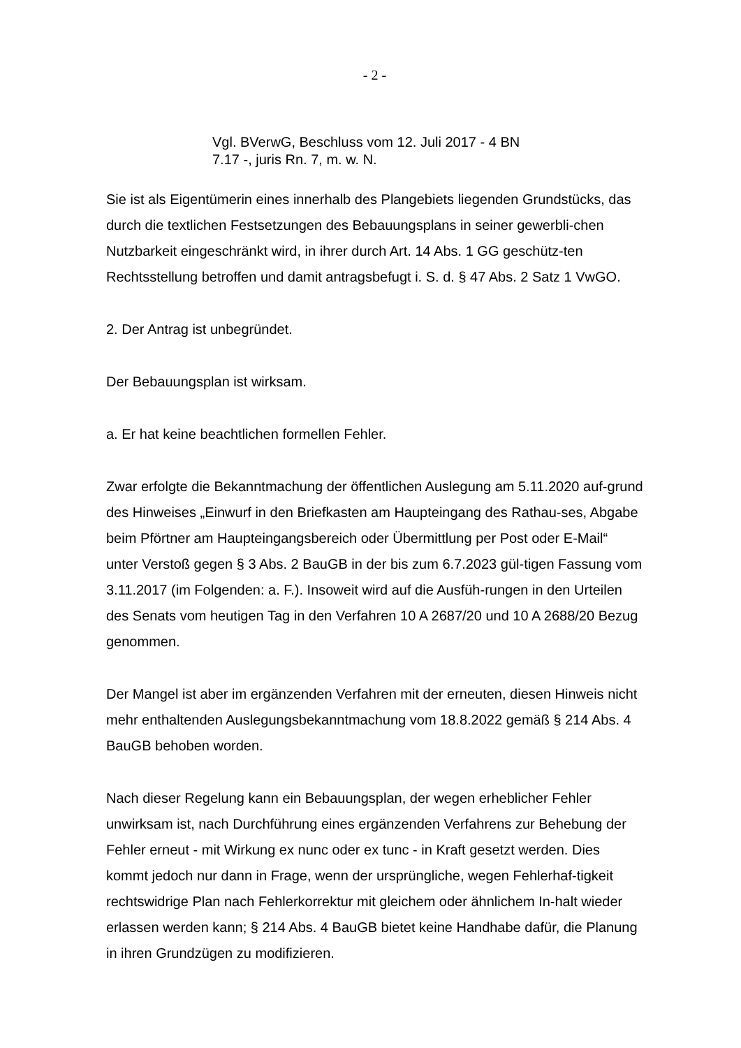- 2 -
Vgl. BVerwG, Beschluss vom 12. Juli 2017 - 4 BN
7.17 -, juris Rn. 7, m. w. N.
Sie ist als Eigentümerin eines innerhalb des Plangebiets liegenden Grundstücks, das durch die textlichen Festsetzungen des Bebauungsplans in seiner gewerbli-chen Nutzbarkeit eingeschränkt wird, in ihrer durch Art. 14 Abs. 1 GG geschütz-ten Rechtsstellung betroffen und damit antragsbefugt i. S. d. § 47 Abs. 2 Satz 1 VwGO.
2. Der Antrag ist unbegründet.
Der Bebauungsplan ist wirksam.
a. Er hat keine beachtlichen formellen Fehler.
Zwar erfolgte die Bekanntmachung der öffentlichen Auslegung am 5.11.2020 auf-grund des Hinweises „Einwurf in den Briefkasten am Haupteingang des Rathau-ses, Abgabe beim Pförtner am Haupteingangsbereich oder Übermittlung per Post oder E-Mail“ unter Verstoß gegen § 3 Abs. 2 BauGB in der bis zum 6.7.2023 gül-tigen Fassung vom 3.11.2017 (im Folgenden: a. F.). Insoweit wird auf die Ausfüh-rungen in den Urteilen des Senats vom heutigen Tag in den Verfahren 10 A 2687/20 und 10 A 2688/20 Bezug genommen.
Der Mangel ist aber im ergänzenden Verfahren mit der erneuten, diesen Hinweis nicht mehr enthaltenden Auslegungsbekanntmachung vom 18.8.2022 gemäß § 214 Abs. 4 BauGB behoben worden.
Nach dieser Regelung kann ein Bebauungsplan, der wegen erheblicher Fehler unwirksam ist, nach Durchführung eines ergänzenden Verfahrens zur Behebung der Fehler erneut - mit Wirkung ex nunc oder ex tunc - in Kraft gesetzt werden. Dies kommt jedoch nur dann in Frage, wenn der ursprüngliche, wegen Fehlerhaf-tigkeit rechtswidrige Plan nach Fehlerkorrektur mit gleichem oder ähnlichem In-halt wieder erlassen werden kann; § 214 Abs. 4 BauGB bietet keine Handhabe dafür, die Planung in ihren Grundzügen zu modifizieren.